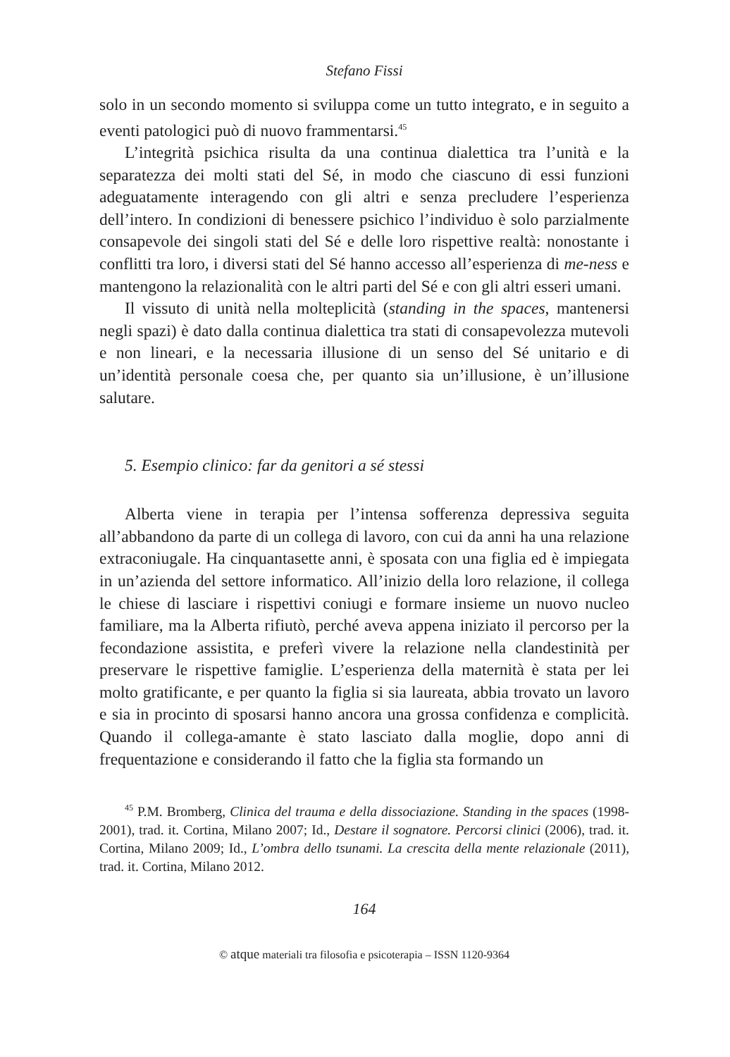Stefano Fissi
solo in un secondo momento si sviluppa come un tutto integrato, e in seguito a eventi patologici può di nuovo frammentarsi.<sup>45</sup>
L’integrità psichica risulta da una continua dialettica tra l’unità e la separatezza dei molti stati del Sé, in modo che ciascuno di essi funzioni adeguatamente interagendo con gli altri e senza precludere l’esperienza dell’intero. In condizioni di benessere psichico l’individuo è solo parzialmente consapevole dei singoli stati del Sé e delle loro rispettive realtà: nonostante i conflitti tra loro, i diversi stati del Sé hanno accesso all’esperienza di me-ness e mantengono la relazionalità con le altri parti del Sé e con gli altri esseri umani.
Il vissuto di unità nella molteplicità (standing in the spaces, mantenersi negli spazi) è dato dalla continua dialettica tra stati di consapevolezza mutevoli e non lineari, e la necessaria illusione di un senso del Sé unitario e di un’identità personale coesa che, per quanto sia un’illusione, è un’illusione salutare.
5. Esempio clinico: far da genitori a sé stessi
Alberta viene in terapia per l’intensa sofferenza depressiva seguita all’abbandono da parte di un collega di lavoro, con cui da anni ha una relazione extraconiugale. Ha cinquantasette anni, è sposata con una figlia ed è impiegata in un’azienda del settore informatico. All’inizio della loro relazione, il collega le chiese di lasciare i rispettivi coniugi e formare insieme un nuovo nucleo familiare, ma la Alberta rifiutò, perché aveva appena iniziato il percorso per la fecondazione assistita, e preferì vivere la relazione nella clandestinità per preservare le rispettive famiglie. L’esperienza della maternità è stata per lei molto gratificante, e per quanto la figlia si sia laureata, abbia trovato un lavoro e sia in procinto di sposarsi hanno ancora una grossa confidenza e complicità. Quando il collega-amante è stato lasciato dalla moglie, dopo anni di frequentazione e considerando il fatto che la figlia sta formando un
<sup>45</sup> P.M. Bromberg, Clinica del trauma e della dissociazione. Standing in the spaces (1998-2001), trad. it. Cortina, Milano 2007; Id., Destare il sognatore. Percorsi clinici (2006), trad. it. Cortina, Milano 2009; Id., L’ombra dello tsunami. La crescita della mente relazionale (2011), trad. it. Cortina, Milano 2012.
164
© atque materiali tra filosofia e psicoterapia – ISSN 1120-9364